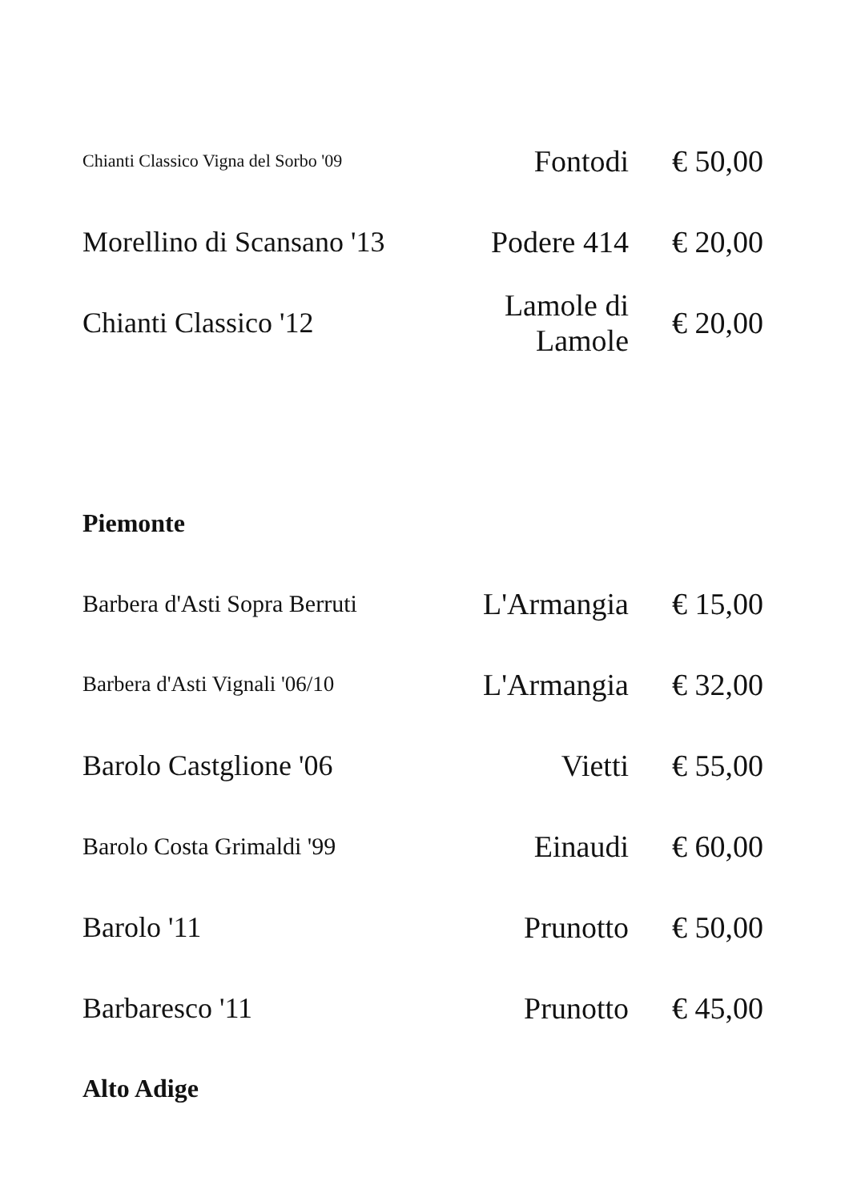| Chianti Classico Vigna del Sorbo '09 | Fontodi | € 50,00 |
| Morellino di Scansano '13 | Podere 414 | € 20,00 |
| Chianti Classico '12 | Lamole di Lamole | € 20,00 |
Piemonte
| Barbera d'Asti Sopra Berruti | L'Armangia | € 15,00 |
| Barbera d'Asti Vignali '06/10 | L'Armangia | € 32,00 |
| Barolo Castglione '06 | Vietti | € 55,00 |
| Barolo Costa Grimaldi '99 | Einaudi | € 60,00 |
| Barolo '11 | Prunotto | € 50,00 |
| Barbaresco '11 | Prunotto | € 45,00 |
Alto Adige